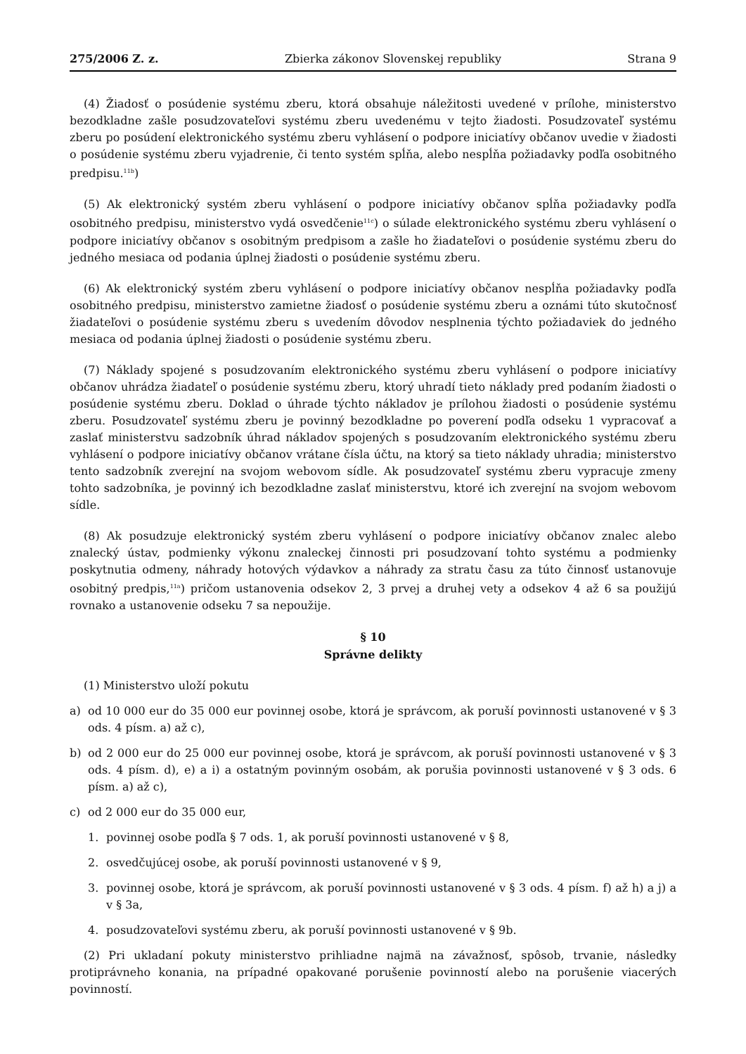275/2006 Z. z. Zbierka zákonov Slovenskej republiky Strana 9
(4) Žiadosť o posúdenie systému zberu, ktorá obsahuje náležitosti uvedené v prílohe, ministerstvo bezodkladne zašle posudzovateľovi systému zberu uvedenému v tejto žiadosti. Posudzovateľ systému zberu po posúdení elektronického systému zberu vyhlásení o podpore iniciatívy občanov uvedie v žiadosti o posúdenie systému zberu vyjadrenie, či tento systém spĺňa, alebo nespĺňa požiadavky podľa osobitného predpisu.<sup>11b</sup>)
(5) Ak elektronický systém zberu vyhlásení o podpore iniciatívy občanov spĺňa požiadavky podľa osobitného predpisu, ministerstvo vydá osvedčenie<sup>11c</sup>) o súlade elektronického systému zberu vyhlásení o podpore iniciatívy občanov s osobitným predpisom a zašle ho žiadateľovi o posúdenie systému zberu do jedného mesiaca od podania úplnej žiadosti o posúdenie systému zberu.
(6) Ak elektronický systém zberu vyhlásení o podpore iniciatívy občanov nespĺňa požiadavky podľa osobitného predpisu, ministerstvo zamietne žiadosť o posúdenie systému zberu a oznámi túto skutočnosť žiadateľovi o posúdenie systému zberu s uvedením dôvodov nesplnenia týchto požiadaviek do jedného mesiaca od podania úplnej žiadosti o posúdenie systému zberu.
(7) Náklady spojené s posudzovaním elektronického systému zberu vyhlásení o podpore iniciatívy občanov uhrádza žiadateľ o posúdenie systému zberu, ktorý uhradí tieto náklady pred podaním žiadosti o posúdenie systému zberu. Doklad o úhrade týchto nákladov je prílohou žiadosti o posúdenie systému zberu. Posudzovateľ systému zberu je povinný bezodkladne po poverení podľa odseku 1 vypracovať a zaslať ministerstvu sadzobník úhrad nákladov spojených s posudzovaním elektronického systému zberu vyhlásení o podpore iniciatívy občanov vrátane čísla účtu, na ktorý sa tieto náklady uhradia; ministerstvo tento sadzobník zverejní na svojom webovom sídle. Ak posudzovateľ systému zberu vypracuje zmeny tohto sadzobníka, je povinný ich bezodkladne zaslať ministerstvu, ktoré ich zverejní na svojom webovom sídle.
(8) Ak posudzuje elektronický systém zberu vyhlásení o podpore iniciatívy občanov znalec alebo znalecký ústav, podmienky výkonu znaleckej činnosti pri posudzovaní tohto systému a podmienky poskytnutia odmeny, náhrady hotových výdavkov a náhrady za stratu času za túto činnosť ustanovuje osobitný predpis,<sup>11a</sup>) pričom ustanovenia odsekov 2, 3 prvej a druhej vety a odsekov 4 až 6 sa použijú rovnako a ustanovenie odseku 7 sa nepoužije.
§ 10
Správne delikty
(1) Ministerstvo uloží pokutu
a) od 10 000 eur do 35 000 eur povinnej osobe, ktorá je správcom, ak poruší povinnosti ustanovené v § 3 ods. 4 písm. a) až c),
b) od 2 000 eur do 25 000 eur povinnej osobe, ktorá je správcom, ak poruší povinnosti ustanovené v § 3 ods. 4 písm. d), e) a i) a ostatným povinným osobám, ak porušia povinnosti ustanovené v § 3 ods. 6 písm. a) až c),
c) od 2 000 eur do 35 000 eur,
1. povinnej osobe podľa § 7 ods. 1, ak poruší povinnosti ustanovené v § 8,
2. osvedčujúcej osobe, ak poruší povinnosti ustanovené v § 9,
3. povinnej osobe, ktorá je správcom, ak poruší povinnosti ustanovené v § 3 ods. 4 písm. f) až h) a j) a v § 3a,
4. posudzovateľovi systému zberu, ak poruší povinnosti ustanovené v § 9b.
(2) Pri ukladaní pokuty ministerstvo prihliadne najmä na závažnosť, spôsob, trvanie, následky protiprávneho konania, na prípadné opakované porušenie povinností alebo na porušenie viacerých povinností.